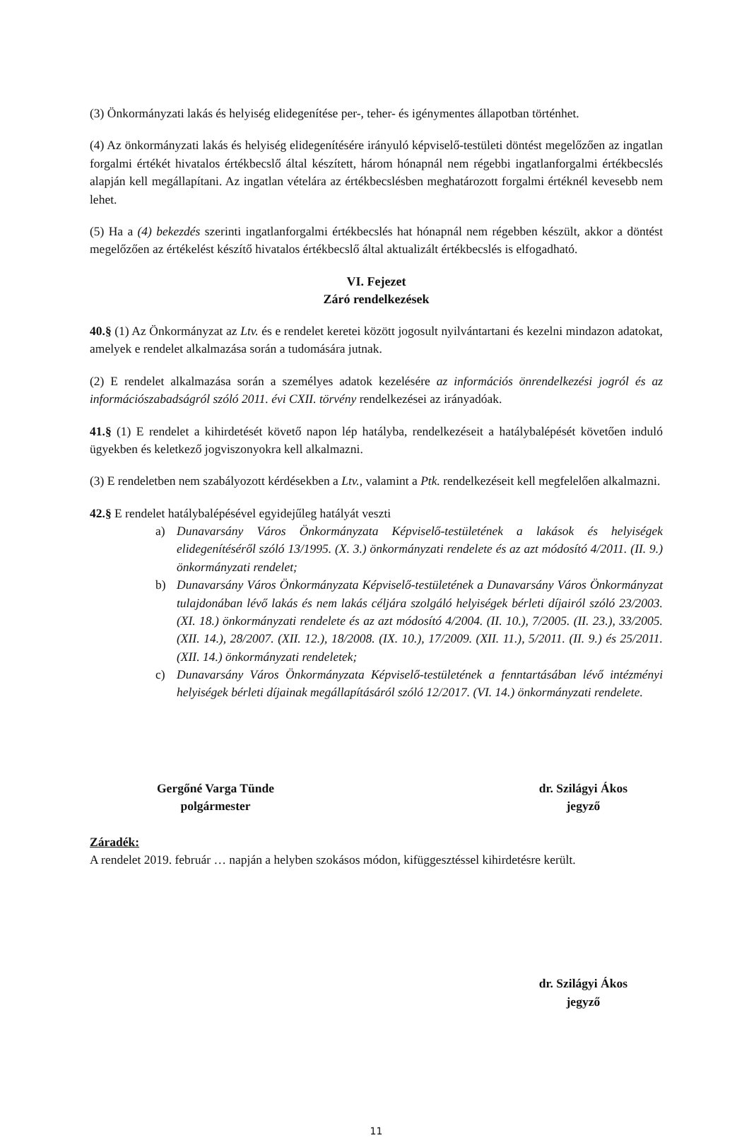(3) Önkormányzati lakás és helyiség elidegenítése per-, teher- és igénymentes állapotban történhet.
(4) Az önkormányzati lakás és helyiség elidegenítésére irányuló képviselő-testületi döntést megelőzően az ingatlan forgalmi értékét hivatalos értékbecslő által készített, három hónapnál nem régebbi ingatlanforgalmi értékbecslés alapján kell megállapítani. Az ingatlan vételára az értékbecslésben meghatározott forgalmi értéknél kevesebb nem lehet.
(5) Ha a (4) bekezdés szerinti ingatlanforgalmi értékbecslés hat hónapnál nem régebben készült, akkor a döntést megelőzően az értékelést készítő hivatalos értékbecslő által aktualizált értékbecslés is elfogadható.
VI. Fejezet
Záró rendelkezések
40.§ (1) Az Önkormányzat az Ltv. és e rendelet keretei között jogosult nyilvántartani és kezelni mindazon adatokat, amelyek e rendelet alkalmazása során a tudomására jutnak.
(2) E rendelet alkalmazása során a személyes adatok kezelésére az információs önrendelkezési jogról és az információszabadságról szóló 2011. évi CXII. törvény rendelkezései az irányadóak.
41.§ (1) E rendelet a kihirdetését követő napon lép hatályba, rendelkezéseit a hatálybalépését követően induló ügyekben és keletkező jogviszonyokra kell alkalmazni.
(3) E rendeletben nem szabályozott kérdésekben a Ltv., valamint a Ptk. rendelkezéseit kell megfelelően alkalmazni.
42.§ E rendelet hatálybalépésével egyidejűleg hatályát veszti
a) Dunavarsány Város Önkormányzata Képviselő-testületének a lakások és helyiségek elidegenítéséről szóló 13/1995. (X. 3.) önkormányzati rendelete és az azt módosító 4/2011. (II. 9.) önkormányzati rendelet;
b) Dunavarsány Város Önkormányzata Képviselő-testületének a Dunavarsány Város Önkormányzat tulajdonában lévő lakás és nem lakás céljára szolgáló helyiségek bérleti díjairól szóló 23/2003. (XI. 18.) önkormányzati rendelete és az azt módosító 4/2004. (II. 10.), 7/2005. (II. 23.), 33/2005. (XII. 14.), 28/2007. (XII. 12.), 18/2008. (IX. 10.), 17/2009. (XII. 11.), 5/2011. (II. 9.) és 25/2011. (XII. 14.) önkormányzati rendeletek;
c) Dunavarsány Város Önkormányzata Képviselő-testületének a fenntartásában lévő intézményi helyiségek bérleti díjainak megállapításáról szóló 12/2017. (VI. 14.) önkormányzati rendelete.
Gergőné Varga Tünde
polgármester
dr. Szilágyi Ákos
jegyző
Záradék:
A rendelet 2019. február … napján a helyben szokásos módon, kifüggesztéssel kihirdetésre került.
dr. Szilágyi Ákos
jegyző
11